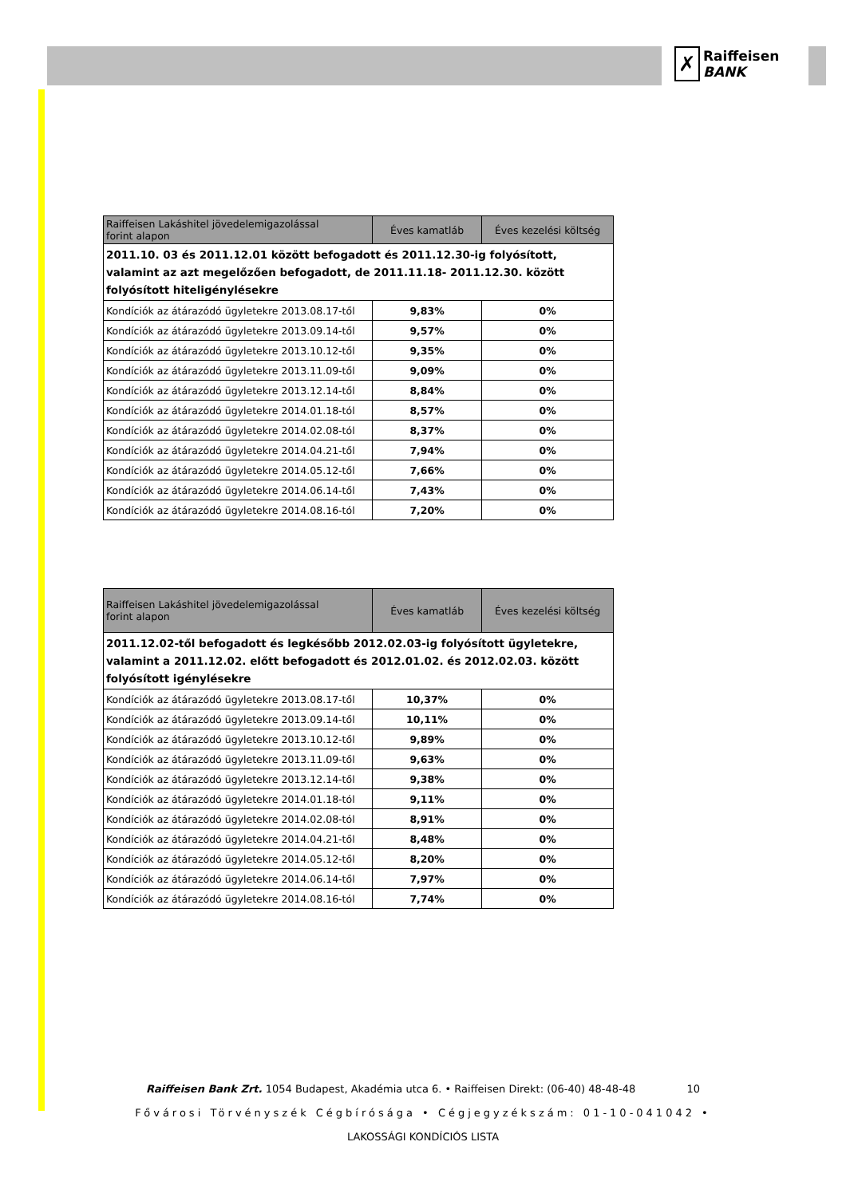✗
Raiffeisen
BANK
| Raiffeisen Lakáshitel jövedelemigazolással forint alapon | Éves kamatláb | Éves kezelési költség |
| --- | --- | --- |
| 2011.10. 03 és 2011.12.01 között befogadott és 2011.12.30-ig folyósított, valamint az azt megelőzően befogadott, de 2011.11.18- 2011.12.30. között folyósított hiteligénylésekre | | |
| Kondíciók az átárazódó ügyletekre 2013.08.17-től | 9,83% | 0% |
| Kondíciók az átárazódó ügyletekre 2013.09.14-től | 9,57% | 0% |
| Kondíciók az átárazódó ügyletekre 2013.10.12-től | 9,35% | 0% |
| Kondíciók az átárazódó ügyletekre 2013.11.09-től | 9,09% | 0% |
| Kondíciók az átárazódó ügyletekre 2013.12.14-től | 8,84% | 0% |
| Kondíciók az átárazódó ügyletekre 2014.01.18-tól | 8,57% | 0% |
| Kondíciók az átárazódó ügyletekre 2014.02.08-tól | 8,37% | 0% |
| Kondíciók az átárazódó ügyletekre 2014.04.21-től | 7,94% | 0% |
| Kondíciók az átárazódó ügyletekre 2014.05.12-től | 7,66% | 0% |
| Kondíciók az átárazódó ügyletekre 2014.06.14-től | 7,43% | 0% |
| Kondíciók az átárazódó ügyletekre 2014.08.16-tól | 7,20% | 0% |
| Raiffeisen Lakáshitel jövedelemigazolással forint alapon | Éves kamatláb | Éves kezelési költség |
| --- | --- | --- |
| 2011.12.02-től befogadott és legkésőbb 2012.02.03-ig folyósított ügyletekre, valamint a 2011.12.02. előtt befogadott és 2012.01.02. és 2012.02.03. között folyósított igénylésekre | | |
| Kondíciók az átárazódó ügyletekre 2013.08.17-től | 10,37% | 0% |
| Kondíciók az átárazódó ügyletekre 2013.09.14-től | 10,11% | 0% |
| Kondíciók az átárazódó ügyletekre 2013.10.12-től | 9,89% | 0% |
| Kondíciók az átárazódó ügyletekre 2013.11.09-től | 9,63% | 0% |
| Kondíciók az átárazódó ügyletekre 2013.12.14-től | 9,38% | 0% |
| Kondíciók az átárazódó ügyletekre 2014.01.18-tól | 9,11% | 0% |
| Kondíciók az átárazódó ügyletekre 2014.02.08-tól | 8,91% | 0% |
| Kondíciók az átárazódó ügyletekre 2014.04.21-től | 8,48% | 0% |
| Kondíciók az átárazódó ügyletekre 2014.05.12-től | 8,20% | 0% |
| Kondíciók az átárazódó ügyletekre 2014.06.14-től | 7,97% | 0% |
| Kondíciók az átárazódó ügyletekre 2014.08.16-tól | 7,74% | 0% |
Raiffeisen Bank Zrt. 1054 Budapest, Akadémia utca 6. • Raiffeisen Direkt: (06-40) 48-48-48 10
Fővárosi Törvényszék Cégbírósága • Cégjegyzékszám: 01-10-041042 •
LAKOSSÁGI KONDÍCIÓS LISTA